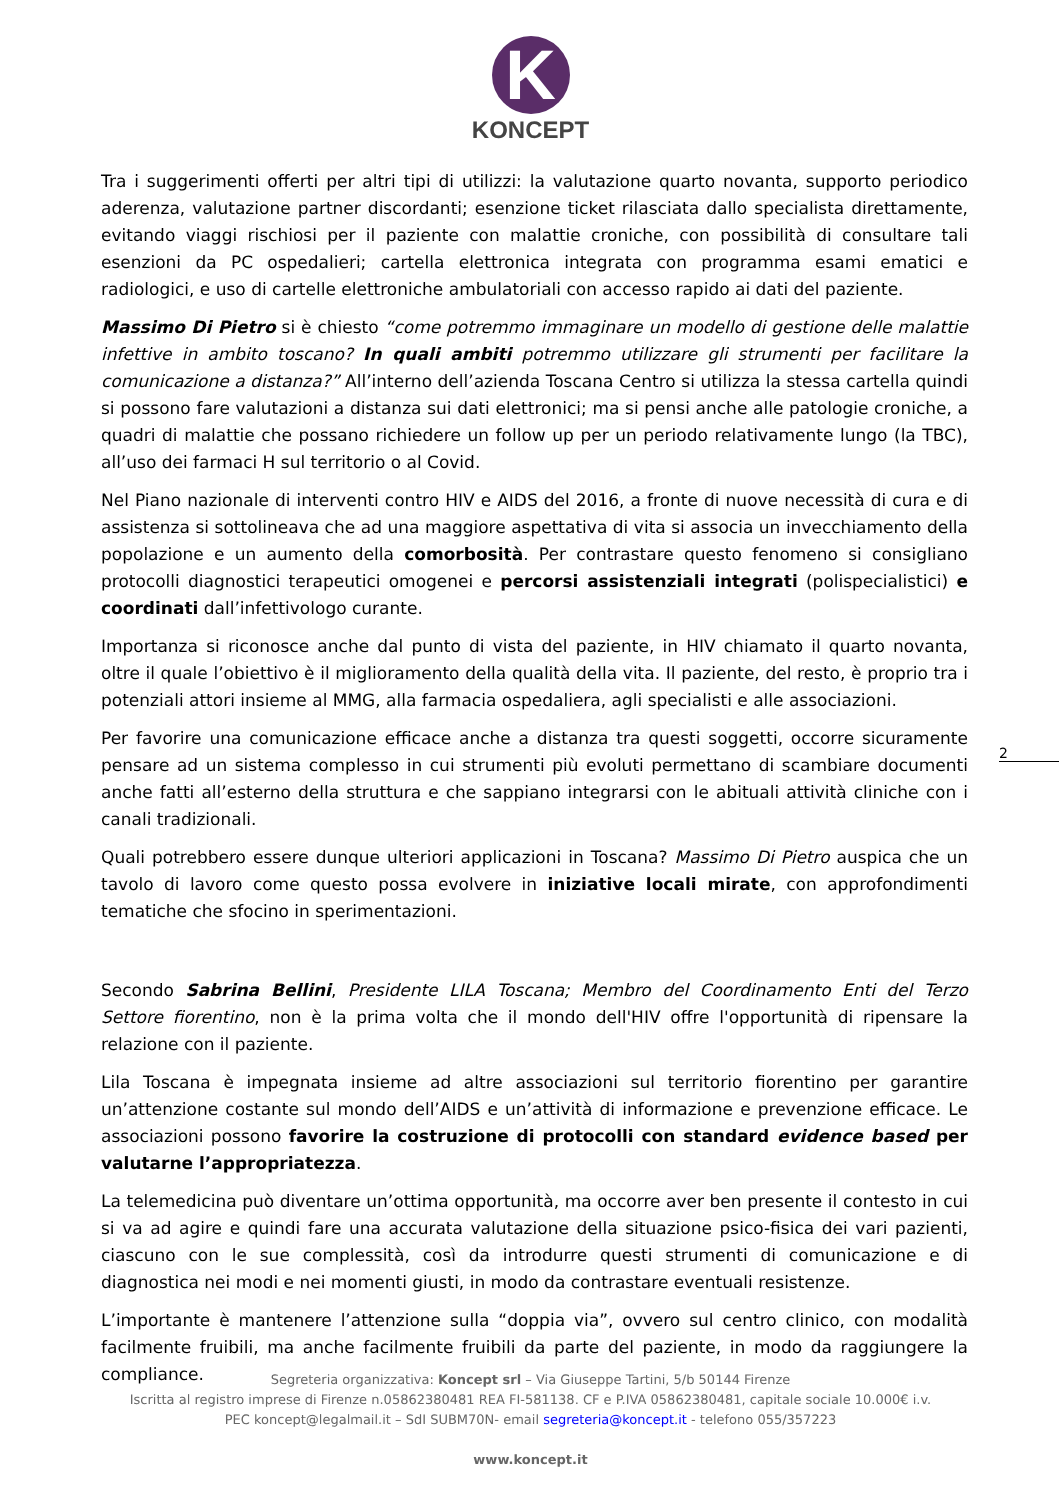K
KONCEPT
Tra i suggerimenti offerti per altri tipi di utilizzi: la valutazione quarto novanta, supporto periodico aderenza, valutazione partner discordanti; esenzione ticket rilasciata dallo specialista direttamente, evitando viaggi rischiosi per il paziente con malattie croniche, con possibilità di consultare tali esenzioni da PC ospedalieri; cartella elettronica integrata con programma esami ematici e radiologici, e uso di cartelle elettroniche ambulatoriali con accesso rapido ai dati del paziente.
Massimo Di Pietro si è chiesto “come potremmo immaginare un modello di gestione delle malattie infettive in ambito toscano? In quali ambiti potremmo utilizzare gli strumenti per facilitare la comunicazione a distanza?” All’interno dell’azienda Toscana Centro si utilizza la stessa cartella quindi si possono fare valutazioni a distanza sui dati elettronici; ma si pensi anche alle patologie croniche, a quadri di malattie che possano richiedere un follow up per un periodo relativamente lungo (la TBC), all’uso dei farmaci H sul territorio o al Covid.
Nel Piano nazionale di interventi contro HIV e AIDS del 2016, a fronte di nuove necessità di cura e di assistenza si sottolineava che ad una maggiore aspettativa di vita si associa un invecchiamento della popolazione e un aumento della comorbosità. Per contrastare questo fenomeno si consigliano protocolli diagnostici terapeutici omogenei e percorsi assistenziali integrati (polispecialistici) e coordinati dall’infettivologo curante.
Importanza si riconosce anche dal punto di vista del paziente, in HIV chiamato il quarto novanta, oltre il quale l’obiettivo è il miglioramento della qualità della vita. Il paziente, del resto, è proprio tra i potenziali attori insieme al MMG, alla farmacia ospedaliera, agli specialisti e alle associazioni.
Per favorire una comunicazione efficace anche a distanza tra questi soggetti, occorre sicuramente pensare ad un sistema complesso in cui strumenti più evoluti permettano di scambiare documenti anche fatti all’esterno della struttura e che sappiano integrarsi con le abituali attività cliniche con i canali tradizionali.
Quali potrebbero essere dunque ulteriori applicazioni in Toscana? Massimo Di Pietro auspica che un tavolo di lavoro come questo possa evolvere in iniziative locali mirate, con approfondimenti tematiche che sfocino in sperimentazioni.
Secondo Sabrina Bellini, Presidente LILA Toscana; Membro del Coordinamento Enti del Terzo Settore fiorentino, non è la prima volta che il mondo dell'HIV offre l'opportunità di ripensare la relazione con il paziente.
Lila Toscana è impegnata insieme ad altre associazioni sul territorio fiorentino per garantire un’attenzione costante sul mondo dell’AIDS e un’attività di informazione e prevenzione efficace. Le associazioni possono favorire la costruzione di protocolli con standard evidence based per valutarne l’appropriatezza.
La telemedicina può diventare un’ottima opportunità, ma occorre aver ben presente il contesto in cui si va ad agire e quindi fare una accurata valutazione della situazione psico-fisica dei vari pazienti, ciascuno con le sue complessità, così da introdurre questi strumenti di comunicazione e di diagnostica nei modi e nei momenti giusti, in modo da contrastare eventuali resistenze.
L’importante è mantenere l’attenzione sulla “doppia via”, ovvero sul centro clinico, con modalità facilmente fruibili, ma anche facilmente fruibili da parte del paziente, in modo da raggiungere la compliance.
2
Segreteria organizzativa: Koncept srl – Via Giuseppe Tartini, 5/b 50144 Firenze
Iscritta al registro imprese di Firenze n.05862380481 REA FI-581138. CF e P.IVA 05862380481, capitale sociale 10.000€ i.v.
PEC koncept@legalmail.it – SdI SUBM70N- email segreteria@koncept.it - telefono 055/357223
www.koncept.it